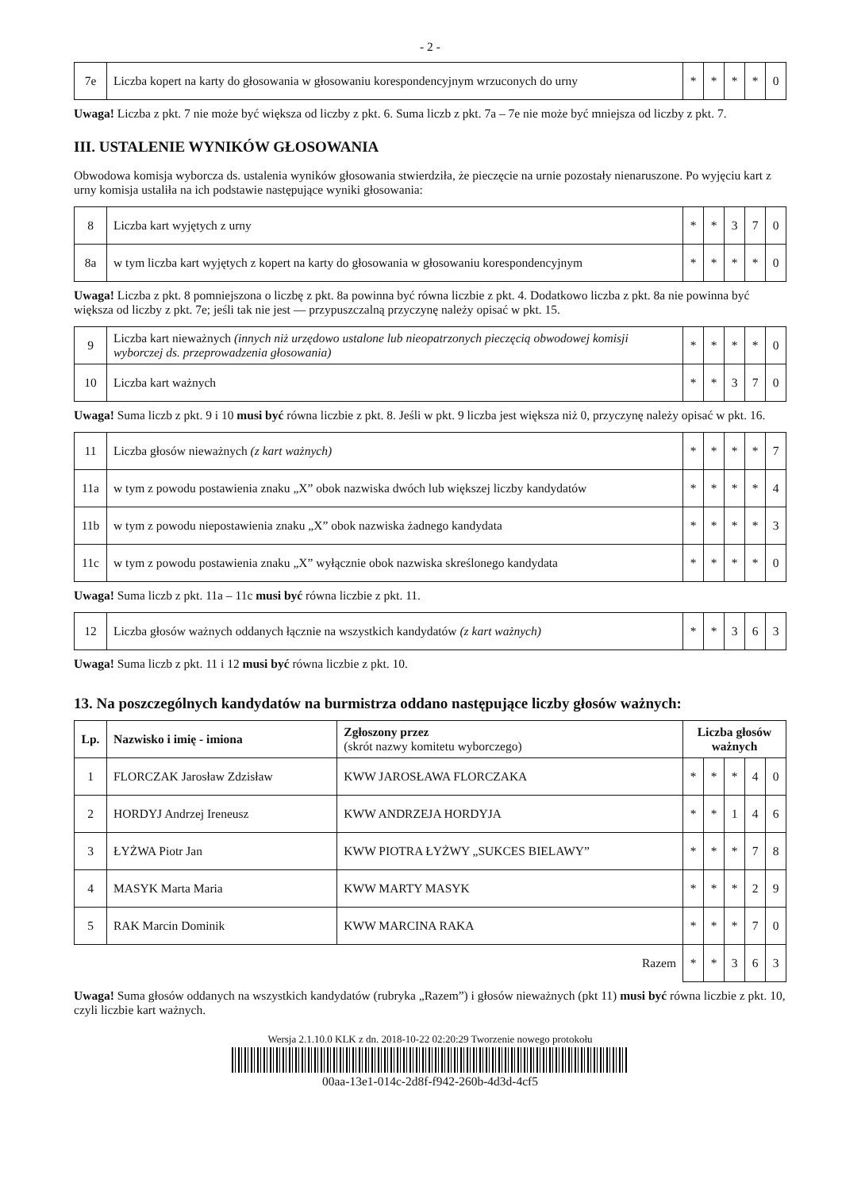- 2 -
| 7e | Liczba kopert na karty do głosowania w głosowaniu korespondencyjnym wrzuconych do urny | * | * | * | * | 0 |
Uwaga! Liczba z pkt. 7 nie może być większa od liczby z pkt. 6. Suma liczb z pkt. 7a – 7e nie może być mniejsza od liczby z pkt. 7.
III. USTALENIE WYNIKÓW GŁOSOWANIA
Obwodowa komisja wyborcza ds. ustalenia wyników głosowania stwierdziła, że pieczęcie na urnie pozostały nienaruszone. Po wyjęciu kart z urny komisja ustaliła na ich podstawie następujące wyniki głosowania:
| 8 | Liczba kart wyjętych z urny | * | * | 3 | 7 | 0 |
| 8a | w tym liczba kart wyjętych z kopert na karty do głosowania w głosowaniu korespondencyjnym | * | * | * | * | 0 |
Uwaga! Liczba z pkt. 8 pomniejszona o liczbę z pkt. 8a powinna być równa liczbie z pkt. 4. Dodatkowo liczba z pkt. 8a nie powinna być większa od liczby z pkt. 7e; jeśli tak nie jest — przypuszczalną przyczynę należy opisać w pkt. 15.
| 9 | Liczba kart nieważnych (innych niż urzędowo ustalone lub nieopatrzonych pieczęcią obwodowej komisji wyborczej ds. przeprowadzenia głosowania) | * | * | * | * | 0 |
| 10 | Liczba kart ważnych | * | * | 3 | 7 | 0 |
Uwaga! Suma liczb z pkt. 9 i 10 musi być równa liczbie z pkt. 8. Jeśli w pkt. 9 liczba jest większa niż 0, przyczynę należy opisać w pkt. 16.
| 11 | Liczba głosów nieważnych (z kart ważnych) | * | * | * | * | 7 |
| 11a | w tym z powodu postawienia znaku „X” obok nazwiska dwóch lub większej liczby kandydatów | * | * | * | * | 4 |
| 11b | w tym z powodu niepostawienia znaku „X” obok nazwiska żadnego kandydata | * | * | * | * | 3 |
| 11c | w tym z powodu postawienia znaku „X” wyłącznie obok nazwiska skreślonego kandydata | * | * | * | * | 0 |
Uwaga! Suma liczb z pkt. 11a – 11c musi być równa liczbie z pkt. 11.
| 12 | Liczba głosów ważnych oddanych łącznie na wszystkich kandydatów (z kart ważnych) | * | * | 3 | 6 | 3 |
Uwaga! Suma liczb z pkt. 11 i 12 musi być równa liczbie z pkt. 10.
13. Na poszczególnych kandydatów na burmistrza oddano następujące liczby głosów ważnych:
| Lp. | Nazwisko i imię - imiona | Zgłoszony przez (skrót nazwy komitetu wyborczego) | Liczba głosów ważnych | | | | |
| --- | --- | --- | --- | --- | --- | --- | --- |
| 1 | FLORCZAK Jarosław Zdzisław | KWW JAROSŁAWA FLORCZAKA | * | * | * | 4 | 0 |
| 2 | HORDYJ Andrzej Ireneusz | KWW ANDRZEJA HORDYJA | * | * | 1 | 4 | 6 |
| 3 | ŁYŻWA Piotr Jan | KWW PIOTRA ŁYŻWY „SUKCES BIELAWY” | * | * | * | 7 | 8 |
| 4 | MASYK Marta Maria | KWW MARTY MASYK | * | * | * | 2 | 9 |
| 5 | RAK Marcin Dominik | KWW MARCINA RAKA | * | * | * | 7 | 0 |
| | | Razem | * | * | 3 | 6 | 3 |
Uwaga! Suma głosów oddanych na wszystkich kandydatów (rubryka „Razem”) i głosów nieważnych (pkt 11) musi być równa liczbie z pkt. 10, czyli liczbie kart ważnych.
Wersja 2.1.10.0 KLK z dn. 2018-10-22 02:20:29 Tworzenie nowego protokołu
00aa-13e1-014c-2d8f-f942-260b-4d3d-4cf5